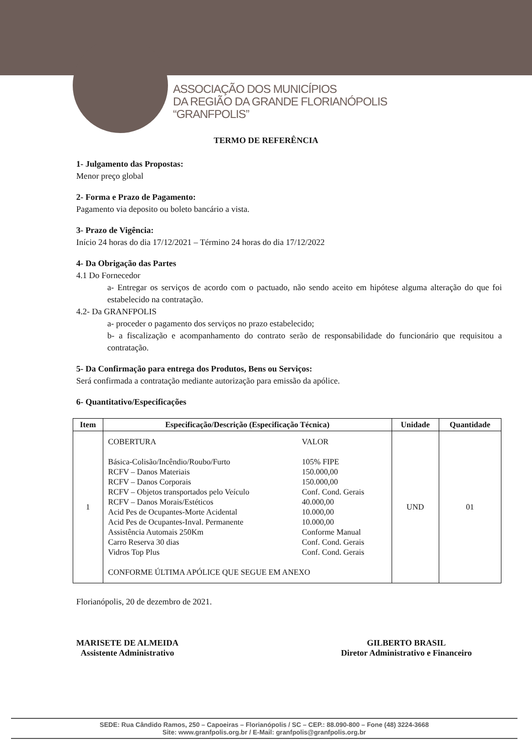ASSOCIAÇÃO DOS MUNICÍPIOS
DA REGIÃO DA GRANDE FLORIANÓPOLIS
“GRANFPOLIS”
TERMO DE REFERÊNCIA
1- Julgamento das Propostas:
Menor preço global
2- Forma e Prazo de Pagamento:
Pagamento via deposito ou boleto bancário a vista.
3- Prazo de Vigência:
Início 24 horas do dia 17/12/2021 – Término 24 horas do dia 17/12/2022
4- Da Obrigação das Partes
4.1 Do Fornecedor
a- Entregar os serviços de acordo com o pactuado, não sendo aceito em hipótese alguma alteração do que foi estabelecido na contratação.
4.2- Da GRANFPOLIS
a- proceder o pagamento dos serviços no prazo estabelecido;
b- a fiscalização e acompanhamento do contrato serão de responsabilidade do funcionário que requisitou a contratação.
5- Da Confirmação para entrega dos Produtos, Bens ou Serviços:
Será confirmada a contratação mediante autorização para emissão da apólice.
6- Quantitativo/Especificações
| Item | Especificação/Descrição (Especificação Técnica) | Unidade | Quantidade |
| --- | --- | --- | --- |
| 1 | / COBERTURA / VALOR / / Básica-Colisão/Incêndio/Roubo/Furto / 105% FIPE / / RCFV – Danos Materiais / 150.000,00 / / RCFV – Danos Corporais / 150.000,00 / / RCFV – Objetos transportados pelo Veículo / Conf. Cond. Gerais / / RCFV – Danos Morais/Estéticos / 40.000,00 / / Acid Pes de Ocupantes-Morte Acidental / 10.000,00 / / Acid Pes de Ocupantes-Inval. Permanente / 10.000,00 / / Assistência Automais 250Km / Conforme Manual / / Carro Reserva 30 dias / Conf. Cond. Gerais / / Vidros Top Plus / Conf. Cond. Gerais / / CONFORME ÚLTIMA APÓLICE QUE SEGUE EM ANEXO / / | UND | 01 |
Florianópolis, 20 de dezembro de 2021.
MARISETE DE ALMEIDA
Assistente Administrativo
GILBERTO BRASIL
Diretor Administrativo e Financeiro
SEDE: Rua Cândido Ramos, 250 – Capoeiras – Florianópolis / SC – CEP.: 88.090-800 – Fone (48) 3224-3668
Site: www.granfpolis.org.br / E-Mail: granfpolis@granfpolis.org.br